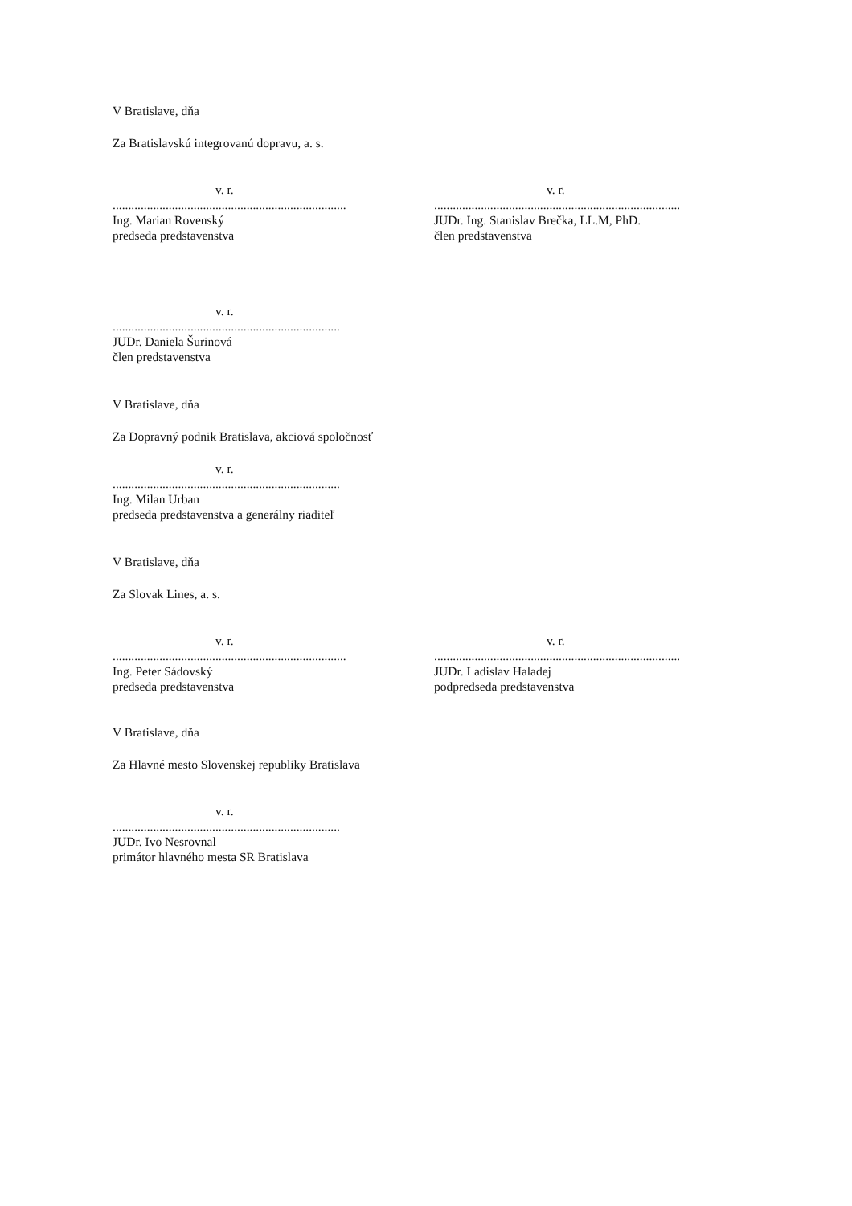V Bratislave, dňa
Za Bratislavskú integrovanú dopravu, a. s.
v. r.
..............................................................................................
Ing. Marian Rovenský
predseda predstavenstva
v. r.
..............................................................................................
JUDr. Ing. Stanislav Brečka, LL.M, PhD.
člen predstavenstva
v. r.
..............................................................................................
JUDr. Daniela Šurinová
člen predstavenstva
V Bratislave, dňa
Za Dopravný podnik Bratislava, akciová spoločnosť
v. r.
..............................................................................................
Ing. Milan Urban
predseda predstavenstva a generálny riaditeľ
V Bratislave, dňa
Za Slovak Lines, a. s.
v. r.
..............................................................................................
Ing. Peter Sádovský
predseda predstavenstva
v. r.
..............................................................................................
JUDr. Ladislav Haladej
podpredseda predstavenstva
V Bratislave, dňa
Za Hlavné mesto Slovenskej republiky Bratislava
v. r.
..............................................................................................
JUDr. Ivo Nesrovnal
primátor hlavného mesta SR Bratislava